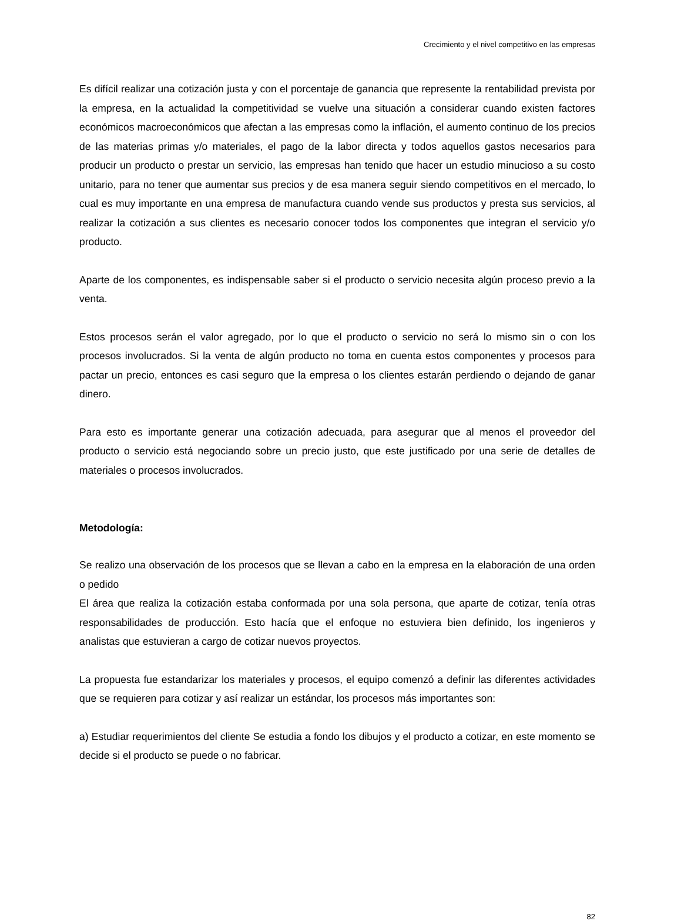Crecimiento y el nivel competitivo en las empresas
Es difícil realizar una cotización justa y con el porcentaje de ganancia que represente la rentabilidad prevista por la empresa, en la actualidad la competitividad se vuelve una situación a considerar cuando existen factores económicos macroeconómicos que afectan a las empresas como la inflación, el aumento continuo de los precios de las materias primas y/o materiales, el pago de la labor directa y todos aquellos gastos necesarios para producir un producto o prestar un servicio, las empresas han tenido que hacer un estudio minucioso a su costo unitario, para no tener que aumentar sus precios y de esa manera seguir siendo competitivos en el mercado, lo cual es muy importante en una empresa de manufactura cuando vende sus productos y presta sus servicios, al realizar la cotización a sus clientes es necesario conocer todos los componentes que integran el servicio y/o producto.
Aparte de los componentes, es indispensable saber si el producto o servicio necesita algún proceso previo a la venta.
Estos procesos serán el valor agregado, por lo que el producto o servicio no será lo mismo sin o con los procesos involucrados. Si la venta de algún producto no toma en cuenta estos componentes y procesos para pactar un precio, entonces es casi seguro que la empresa o los clientes estarán perdiendo o dejando de ganar dinero.
Para esto es importante generar una cotización adecuada, para asegurar que al menos el proveedor del producto o servicio está negociando sobre un precio justo, que este justificado por una serie de detalles de materiales o procesos involucrados.
Metodología:
Se realizo una observación de los procesos que se llevan a cabo en la empresa en la elaboración de una orden o pedido
El área que realiza la cotización estaba conformada por una sola persona, que aparte de cotizar, tenía otras responsabilidades de producción. Esto hacía que el enfoque no estuviera bien definido, los ingenieros y analistas que estuvieran a cargo de cotizar nuevos proyectos.
La propuesta fue estandarizar los materiales y procesos, el equipo comenzó a definir las diferentes actividades que se requieren para cotizar y así realizar un estándar, los procesos más importantes son:
a) Estudiar requerimientos del cliente Se estudia a fondo los dibujos y el producto a cotizar, en este momento se decide si el producto se puede o no fabricar.
82